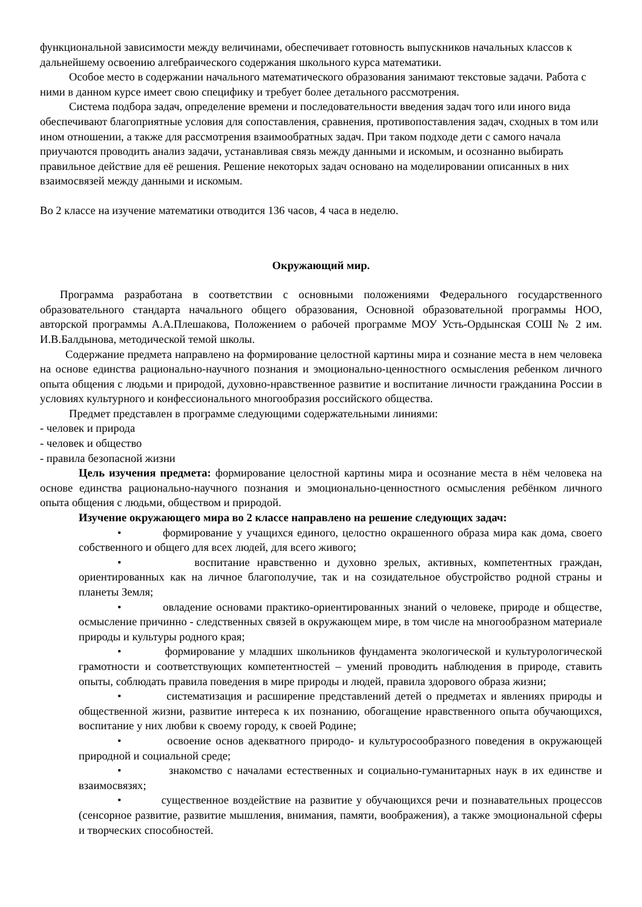функциональной зависимости между величинами, обеспечивает готовность выпускников начальных классов к дальнейшему освоению алгебраического содержания школьного курса математики.
Особое место в содержании начального математического образования занимают текстовые задачи. Работа с ними в данном курсе имеет свою специфику и требует более детального рассмотрения.
Система подбора задач, определение времени и последовательности введения задач того или иного вида обеспечивают благоприятные условия для сопоставления, сравнения, противопоставления задач, сходных в том или ином отношении, а также для рассмотрения взаимообратных задач. При таком подходе дети с самого начала приучаются проводить анализ задачи, устанавливая связь между данными и искомым, и осознанно выбирать правильное действие для её решения. Решение некоторых задач основано на моделировании описанных в них взаимосвязей между данными и искомым.
Во 2 классе на изучение математики отводится 136 часов, 4 часа в неделю.
Окружающий мир.
Программа разработана в соответствии с основными положениями Федерального государственного образовательного стандарта начального общего образования, Основной образовательной программы НОО, авторской программы А.А.Плешакова, Положением о рабочей программе МОУ Усть-Ордынская СОШ № 2 им. И.В.Балдынова, методической темой школы.
Содержание предмета направлено на формирование целостной картины мира и сознание места в нем человека на основе единства рационально-научного познания и эмоционально-ценностного осмысления ребенком личного опыта общения с людьми и природой, духовно-нравственное развитие и воспитание личности гражданина России в условиях культурного и конфессионального многообразия российского общества.
Предмет представлен в программе следующими содержательными линиями:
- человек и природа
- человек и общество
- правила безопасной жизни
Цель изучения предмета: формирование целостной картины мира и осознание места в нём человека на основе единства рационально-научного познания и эмоционально-ценностного осмысления ребёнком личного опыта общения с людьми, обществом и природой.
Изучение окружающего мира во 2 классе направлено на решение следующих задач:
• формирование у учащихся единого, целостно окрашенного образа мира как дома, своего собственного и общего для всех людей, для всего живого;
• воспитание нравственно и духовно зрелых, активных, компетентных граждан, ориентированных как на личное благополучие, так и на созидательное обустройство родной страны и планеты Земля;
• овладение основами практико-ориентированных знаний о человеке, природе и обществе, осмысление причинно - следственных связей в окружающем мире, в том числе на многообразном материале природы и культуры родного края;
• формирование у младших школьников фундамента экологической и культурологической грамотности и соответствующих компетентностей – умений проводить наблюдения в природе, ставить опыты, соблюдать правила поведения в мире природы и людей, правила здорового образа жизни;
• систематизация и расширение представлений детей о предметах и явлениях природы и общественной жизни, развитие интереса к их познанию, обогащение нравственного опыта обучающихся, воспитание у них любви к своему городу, к своей Родине;
• освоение основ адекватного природо- и культуросообразного поведения в окружающей природной и социальной среде;
• знакомство с началами естественных и социально-гуманитарных наук в их единстве и взаимосвязях;
• существенное воздействие на развитие у обучающихся речи и познавательных процессов (сенсорное развитие, развитие мышления, внимания, памяти, воображения), а также эмоциональной сферы и творческих способностей.